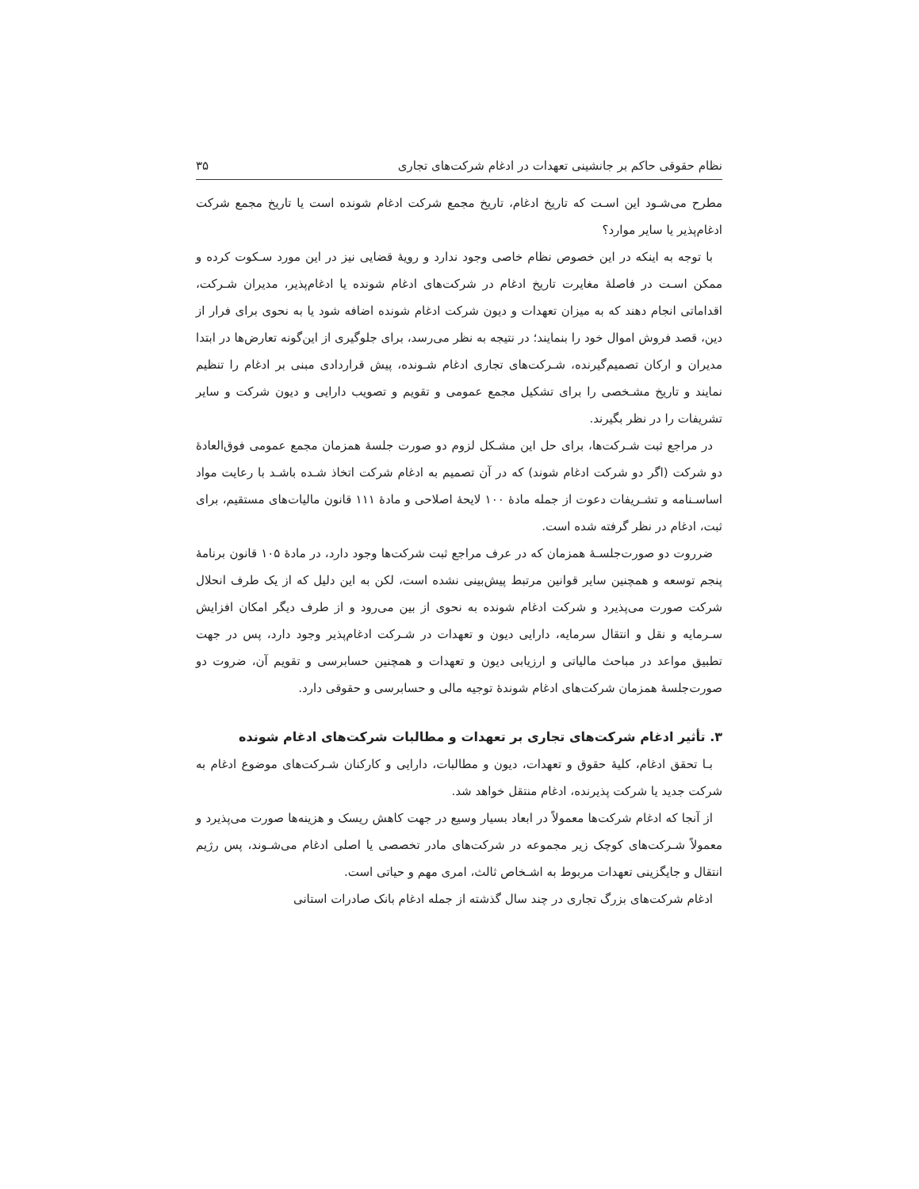نظام حقوقی حاکم بر جانشینی تعهدات در ادغام شرکت‌های تجاری ۳۵
مطرح می‌شـود این اسـت که تاریخ ادغام، تاریخ مجمع شرکت ادغام شونده است یا تاریخ مجمع شرکت ادغام‌پذیر یا سایر موارد؟
با توجه به اینکه در این خصوص نظام خاصی وجود ندارد و رویهٔ قضایی نیز در این مورد سـکوت کرده و ممکن اسـت در فاصلهٔ مغایرت تاریخ ادغام در شرکت‌های ادغام شونده یا ادغام‌پذیر، مدیران شـرکت، اقداماتی انجام دهند که به میزان تعهدات و دیون شرکت ادغام شونده اضافه شود یا به نحوی برای فرار از دین، قصد فروش اموال خود را بنمایند؛ در نتیجه به نظر می‌رسد، برای جلوگیری از این‌گونه تعارض‌ها در ابتدا مدیران و ارکان تصمیم‌گیرنده، شـرکت‌های تجاری ادغام شـونده، پیش قراردادی مبنی بر ادغام را تنظیم نمایند و تاریخ مشـخصی را برای تشکیل مجمع عمومی و تقویم و تصویب دارایی و دیون شرکت و سایر تشریفات را در نظر بگیرند.
در مراجع ثبت شـرکت‌ها، برای حل این مشـکل لزوم دو صورت جلسهٔ همزمان مجمع عمومی فوق‌العادهٔ دو شرکت (اگر دو شرکت ادغام شوند) که در آن تصمیم به ادغام شرکت اتخاذ شـده باشـد با رعایت مواد اساسـنامه و تشـریفات دعوت از جمله مادهٔ ۱۰۰ لایحهٔ اصلاحی و مادهٔ ۱۱۱ قانون مالیات‌های مستقیم، برای ثبت، ادغام در نظر گرفته شده است.
ضرروت دو صورت‌جلسـهٔ همزمان که در عرف مراجع ثبت شرکت‌ها وجود دارد، در مادهٔ ۱۰۵ قانون برنامهٔ پنجم توسعه و همچنین سایر قوانین مرتبط پیش‌بینی نشده است، لکن به این دلیل که از یک طرف انحلال شرکت صورت می‌پذیرد و شرکت ادغام شونده به نحوی از بین می‌رود و از طرف دیگر امکان افزایش سـرمایه و نقل و انتقال سرمایه، دارایی دیون و تعهدات در شـرکت ادغام‌پذیر وجود دارد، پس در جهت تطبیق مواعد در مباحث مالیاتی و ارزیابی دیون و تعهدات و همچنین حسابرسی و تقویم آن، ضروت دو صورت‌جلسهٔ همزمان شرکت‌های ادغام شوندهٔ توجیه مالی و حسابرسی و حقوقی دارد.
۳. تأثیر ادغام شرکت‌های تجاری بر تعهدات و مطالبات شرکت‌های ادغام شونده
بـا تحقق ادغام، کلیهٔ حقوق و تعهدات، دیون و مطالبات، دارایی و کارکنان شـرکت‌های موضوع ادغام به شرکت جدید یا شرکت پذیرنده، ادغام منتقل خواهد شد.
از آنجا که ادغام شرکت‌ها معمولاً در ابعاد بسیار وسیع در جهت کاهش ریسک و هزینه‌ها صورت می‌پذیرد و معمولاً شـرکت‌های کوچک زیر مجموعه در شرکت‌های مادر تخصصی یا اصلی ادغام می‌شـوند، پس رژیم انتقال و جایگزینی تعهدات مربوط به اشـخاص ثالث، امری مهم و حیاتی است.
ادغام شرکت‌های بزرگ تجاری در چند سال گذشته از جمله ادغام بانک صادرات استانی